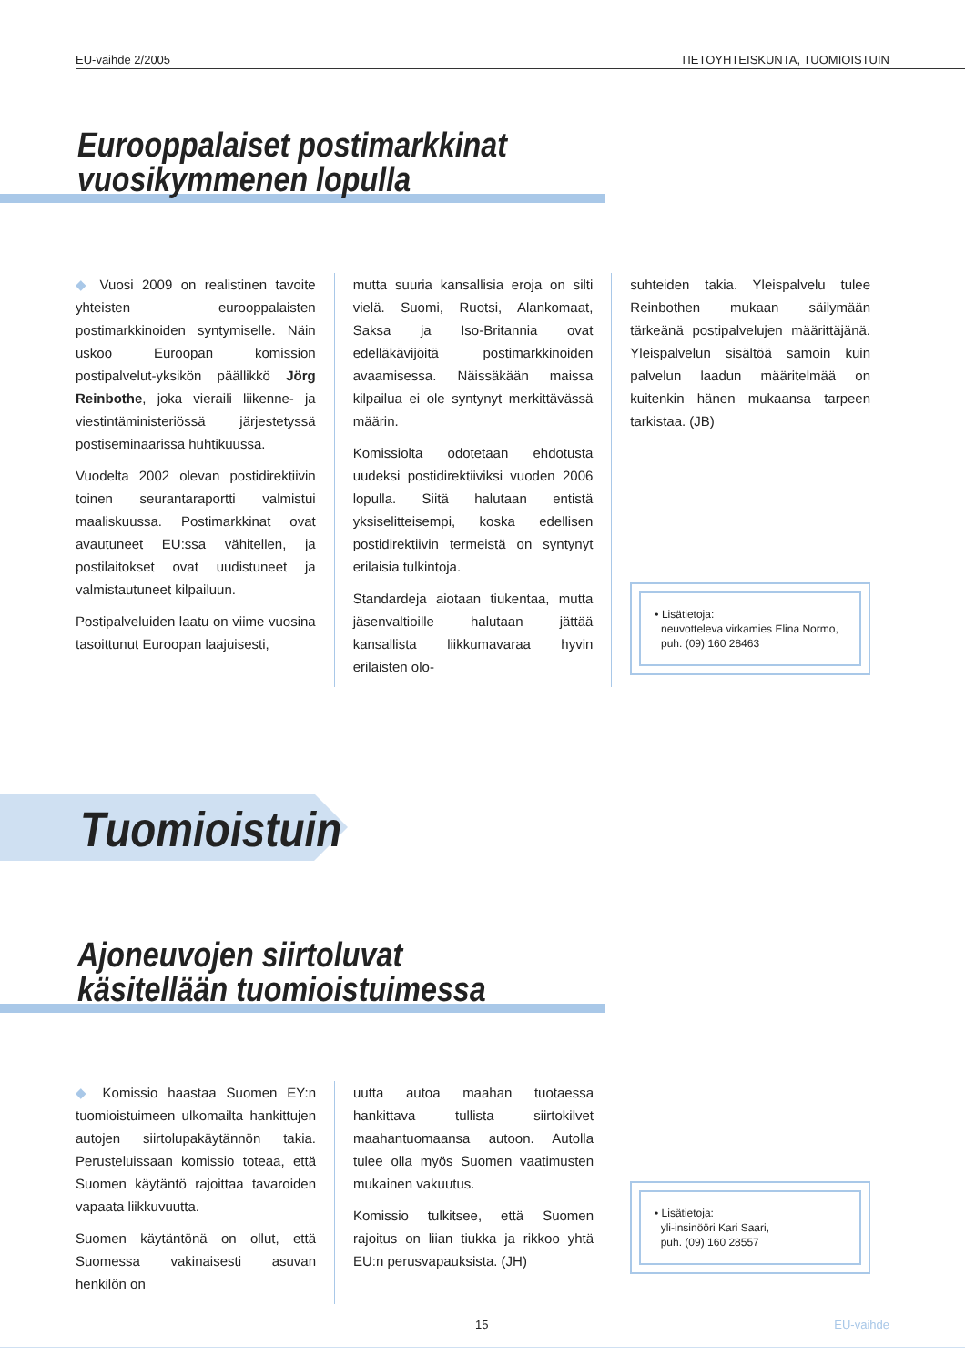EU-vaihde 2/2005 TIETOYHTEISKUNTA, TUOMIOISTUIN
Eurooppalaiset postimarkkinat
vuosikymmenen lopulla
◆ Vuosi 2009 on realistinen tavoite yhteisten eurooppalaisten postimarkkinoiden syntymiselle. Näin uskoo Euroopan komission postipalvelut-yksikön päällikkö Jörg Reinbothe, joka vieraili liikenne- ja viestintäministeriössä järjestetyssä postiseminaarissa huhtikuussa.
Vuodelta 2002 olevan postidirektiivin toinen seurantaraportti valmistui maaliskuussa. Postimarkkinat ovat avautuneet EU:ssa vähitellen, ja postilaitokset ovat uudistuneet ja valmistautuneet kilpailuun.
Postipalveluiden laatu on viime vuosina tasoittunut Euroopan laajuisesti,
mutta suuria kansallisia eroja on silti vielä. Suomi, Ruotsi, Alankomaat, Saksa ja Iso-Britannia ovat edelläkävijöitä postimarkkinoiden avaamisessa. Näissäkään maissa kilpailua ei ole syntynyt merkittävässä määrin.
Komissiolta odotetaan ehdotusta uudeksi postidirektiiviksi vuoden 2006 lopulla. Siitä halutaan entistä yksiselitteisempi, koska edellisen postidirektiivin termeistä on syntynyt erilaisia tulkintoja.
Standardeja aiotaan tiukentaa, mutta jäsenvaltioille halutaan jättää kansallista liikkumavaraa hyvin erilaisten olo-
suhteiden takia. Yleispalvelu tulee Reinbothen mukaan säilymään tärkeänä postipalvelujen määrittäjänä. Yleispalvelun sisältöä samoin kuin palvelun laadun määritelmää on kuitenkin hänen mukaansa tarpeen tarkistaa. (JB)
• Lisätietoja:
neuvotteleva virkamies Elina Normo,
puh. (09) 160 28463
Tuomioistuin
Ajoneuvojen siirtoluvat
käsitellään tuomioistuimessa
◆ Komissio haastaa Suomen EY:n tuomioistuimeen ulkomailta hankittujen autojen siirtolupakäytännön takia. Perusteluissaan komissio toteaa, että Suomen käytäntö rajoittaa tavaroiden vapaata liikkuvuutta.
Suomen käytäntönä on ollut, että Suomessa vakinaisesti asuvan henkilön on
uutta autoa maahan tuotaessa hankittava tullista siirtokilvet maahantuomaansa autoon. Autolla tulee olla myös Suomen vaatimusten mukainen vakuutus.
Komissio tulkitsee, että Suomen rajoitus on liian tiukka ja rikkoo yhtä EU:n perusvapauksista. (JH)
• Lisätietoja:
yli-insinööri Kari Saari,
puh. (09) 160 28557
15 EU-vaihde